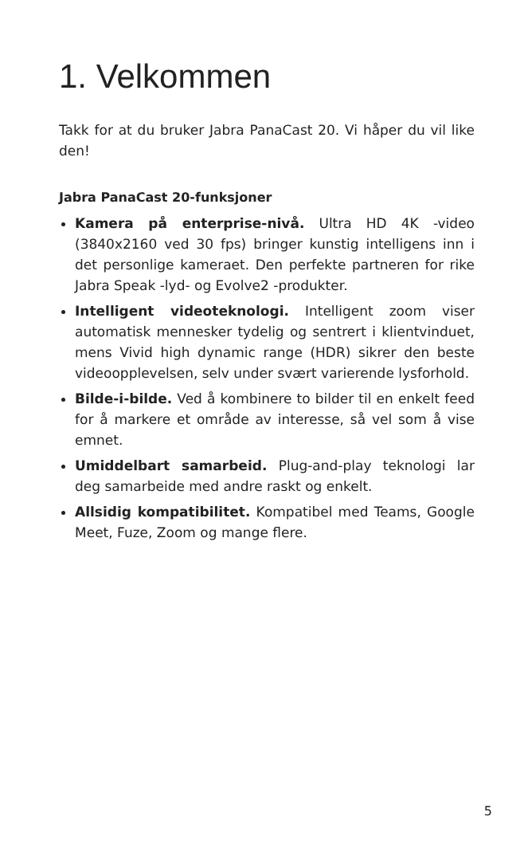1. Velkommen
Takk for at du bruker Jabra PanaCast 20. Vi håper du vil like den!
Jabra PanaCast 20-funksjoner
Kamera på enterprise-nivå. Ultra HD 4K -video (3840x2160 ved 30 fps) bringer kunstig intelligens inn i det personlige kameraet. Den perfekte partneren for rike Jabra Speak -lyd- og Evolve2 -produkter.
Intelligent videoteknologi. Intelligent zoom viser automatisk mennesker tydelig og sentrert i klientvinduet, mens Vivid high dynamic range (HDR) sikrer den beste videoopplevelsen, selv under svært varierende lysforhold.
Bilde-i-bilde. Ved å kombinere to bilder til en enkelt feed for å markere et område av interesse, så vel som å vise emnet.
Umiddelbart samarbeid. Plug-and-play teknologi lar deg samarbeide med andre raskt og enkelt.
Allsidig kompatibilitet. Kompatibel med Teams, Google Meet, Fuze, Zoom og mange flere.
5